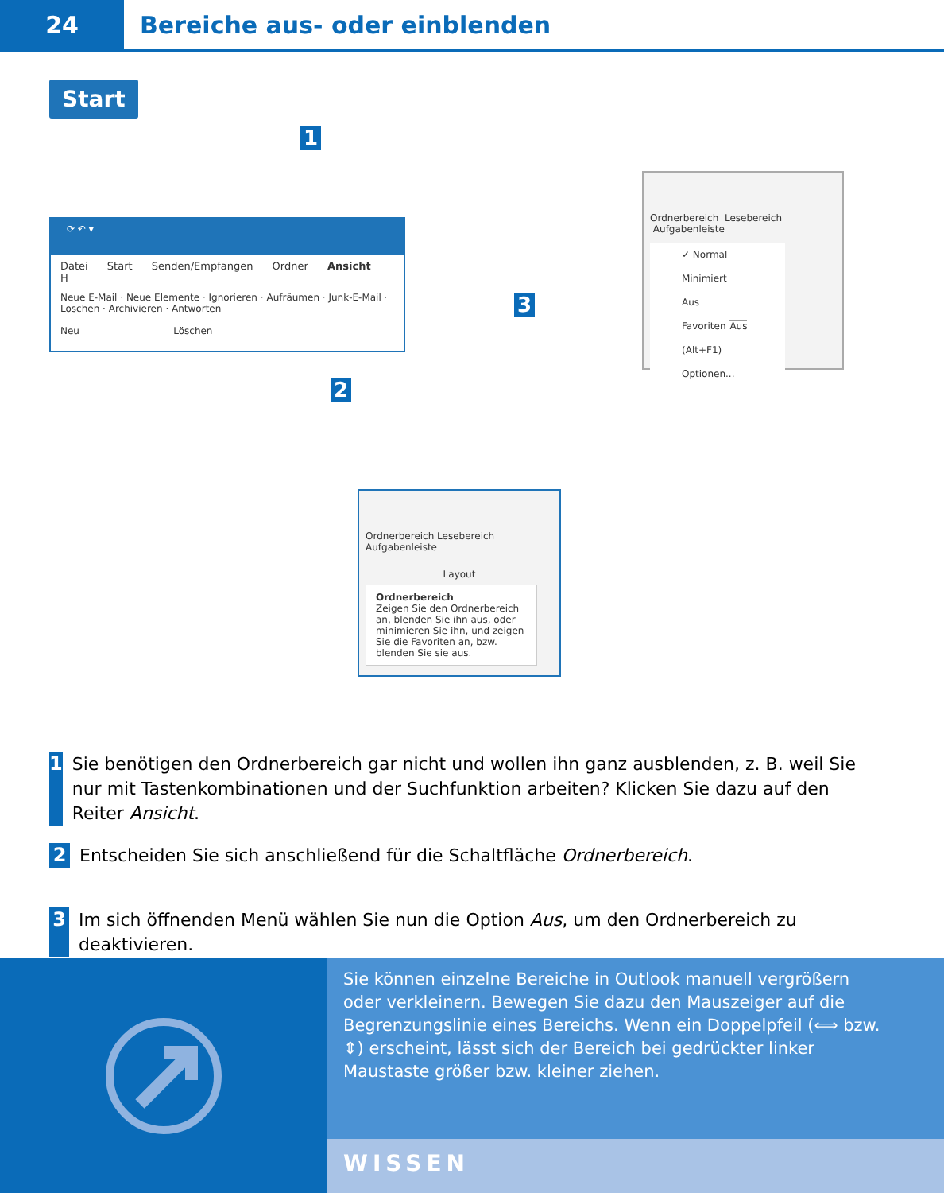24
Bereiche aus- oder einblenden
Start
1
3
2
⟳ ↶ ▾
Datei Start Senden/Empfangen Ordner Ansicht H
Neue E-Mail · Neue Elemente · Ignorieren · Aufräumen · Junk-E-Mail · Löschen · Archivieren · Antworten
Neu Löschen
Ordnerbereich Lesebereich Aufgabenleiste
✓ Normal
Minimiert
Aus
Favoriten Aus (Alt+F1)
Optionen...
Ordnerbereich Lesebereich Aufgabenleiste
Layout
Ordnerbereich
Zeigen Sie den Ordnerbereich an, blenden Sie ihn aus, oder minimieren Sie ihn, und zeigen Sie die Favoriten an, bzw. blenden Sie sie aus.
1 Sie benötigen den Ordnerbereich gar nicht und wollen ihn ganz ausblenden, z. B. weil Sie nur mit Tastenkombinationen und der Suchfunktion arbeiten? Klicken Sie dazu auf den Reiter Ansicht.
2 Entscheiden Sie sich anschließend für die Schaltfläche Ordnerbereich.
3 Im sich öffnenden Menü wählen Sie nun die Option Aus, um den Ordnerbereich zu deaktivieren.
Sie können einzelne Bereiche in Outlook manuell vergrößern oder verkleinern. Bewegen Sie dazu den Mauszeiger auf die Begrenzungs­linie eines Bereichs. Wenn ein Doppelpfeil (⟺ bzw. ⇕) erscheint, lässt sich der Bereich bei gedrückter linker Maustaste größer bzw. kleiner ziehen.
WISSEN